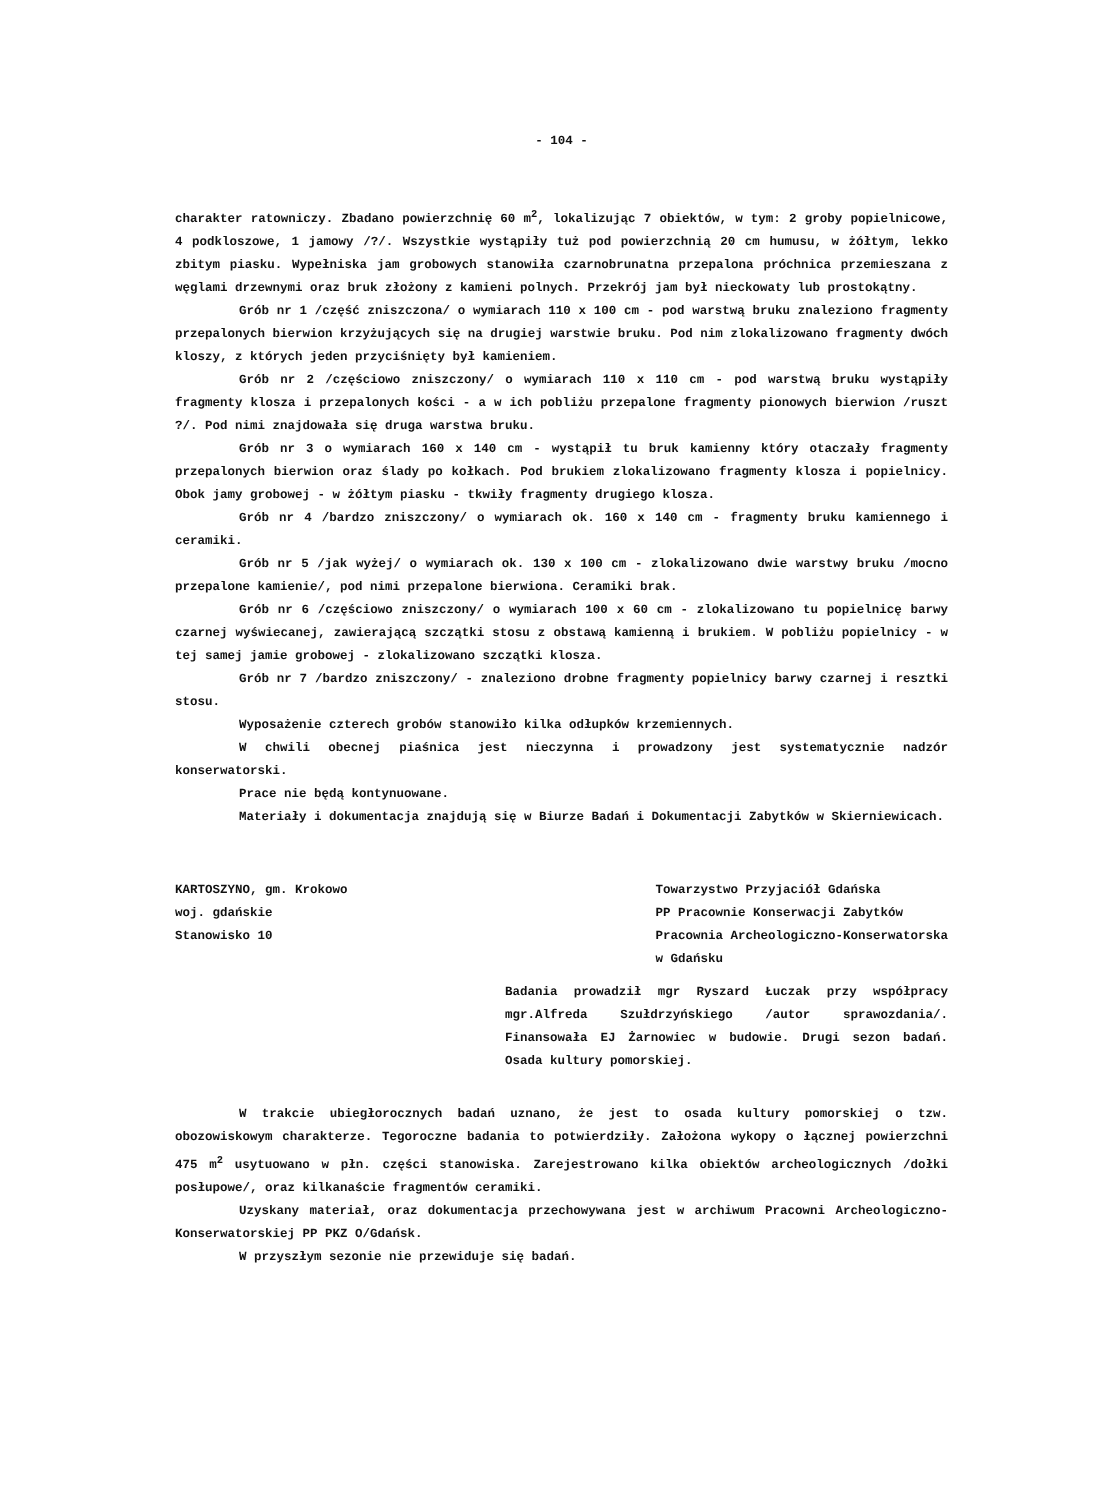- 104 -
charakter ratowniczy. Zbadano powierzchnię 60 m<sup>2</sup>, lokalizując 7 obiektów, w tym: 2 groby popielnicowe, 4 podkloszowe, 1 jamowy /?/. Wszystkie wystąpiły tuż pod powierzchnią 20 cm humusu, w żółtym, lekko zbitym piasku. Wypełniska jam grobowych stanowiła czarnobrunatna przepalona próchnica przemieszana z węglami drzewnymi oraz bruk złożony z kamieni polnych. Przekrój jam był nieckowaty lub prostokątny.
Grób nr 1 /część zniszczona/ o wymiarach 110 x 100 cm - pod warstwą bruku znaleziono fragmenty przepalonych bierwion krzyżujących się na drugiej warstwie bruku. Pod nim zlokalizowano fragmenty dwóch kloszy, z których jeden przyciśnięty był kamieniem.
Grób nr 2 /częściowo zniszczony/ o wymiarach 110 x 110 cm - pod warstwą bruku wystąpiły fragmenty klosza i przepalonych kości - a w ich pobliżu przepalone fragmenty pionowych bierwion /ruszt ?/. Pod nimi znajdowała się druga warstwa bruku.
Grób nr 3 o wymiarach 160 x 140 cm - wystąpił tu bruk kamienny który otaczały fragmenty przepalonych bierwion oraz ślady po kołkach. Pod brukiem zlokalizowano fragmenty klosza i popielnicy. Obok jamy grobowej - w żółtym piasku - tkwiły fragmenty drugiego klosza.
Grób nr 4 /bardzo zniszczony/ o wymiarach ok. 160 x 140 cm - fragmenty bruku kamiennego i ceramiki.
Grób nr 5 /jak wyżej/ o wymiarach ok. 130 x 100 cm - zlokalizowano dwie warstwy bruku /mocno przepalone kamienie/, pod nimi przepalone bierwiona. Ceramiki brak.
Grób nr 6 /częściowo zniszczony/ o wymiarach 100 x 60 cm - zlokalizowano tu popielnicę barwy czarnej wyświecanej, zawierającą szczątki stosu z obstawą kamienną i brukiem. W pobliżu popielnicy - w tej samej jamie grobowej - zlokalizowano szczątki klosza.
Grób nr 7 /bardzo zniszczony/ - znaleziono drobne fragmenty popielnicy barwy czarnej i resztki stosu.
Wyposażenie czterech grobów stanowiło kilka odłupków krzemiennych.
W chwili obecnej piaśnica jest nieczynna i prowadzony jest systematycznie nadzór konserwatorski.
Prace nie będą kontynuowane.
Materiały i dokumentacja znajdują się w Biurze Badań i Dokumentacji Zabytków w Skierniewicach.
KARTOSZYNO, gm. Krokowo
woj. gdańskie
Stanowisko 10
Towarzystwo Przyjaciół Gdańska
PP Pracownie Konserwacji Zabytków
Pracownia Archeologiczno-Konserwatorska
w Gdańsku
Badania prowadził mgr Ryszard Łuczak przy współpracy mgr.Alfreda Szułdrzyńskiego /autor sprawozdania/. Finansowała EJ Żarnowiec w budowie. Drugi sezon badań. Osada kultury pomorskiej.
W trakcie ubiegłorocznych badań uznano, że jest to osada kultury pomorskiej o tzw. obozowiskowym charakterze. Tegoroczne badania to potwierdziły. Założona wykopy o łącznej powierzchni 475 m<sup>2</sup> usytuowano w płn. części stanowiska. Zarejestrowano kilka obiektów archeologicznych /dołki posłupowe/, oraz kilkanaście fragmentów ceramiki.
Uzyskany materiał, oraz dokumentacja przechowywana jest w archiwum Pracowni Archeologiczno-Konserwatorskiej PP PKZ O/Gdańsk.
W przyszłym sezonie nie przewiduje się badań.